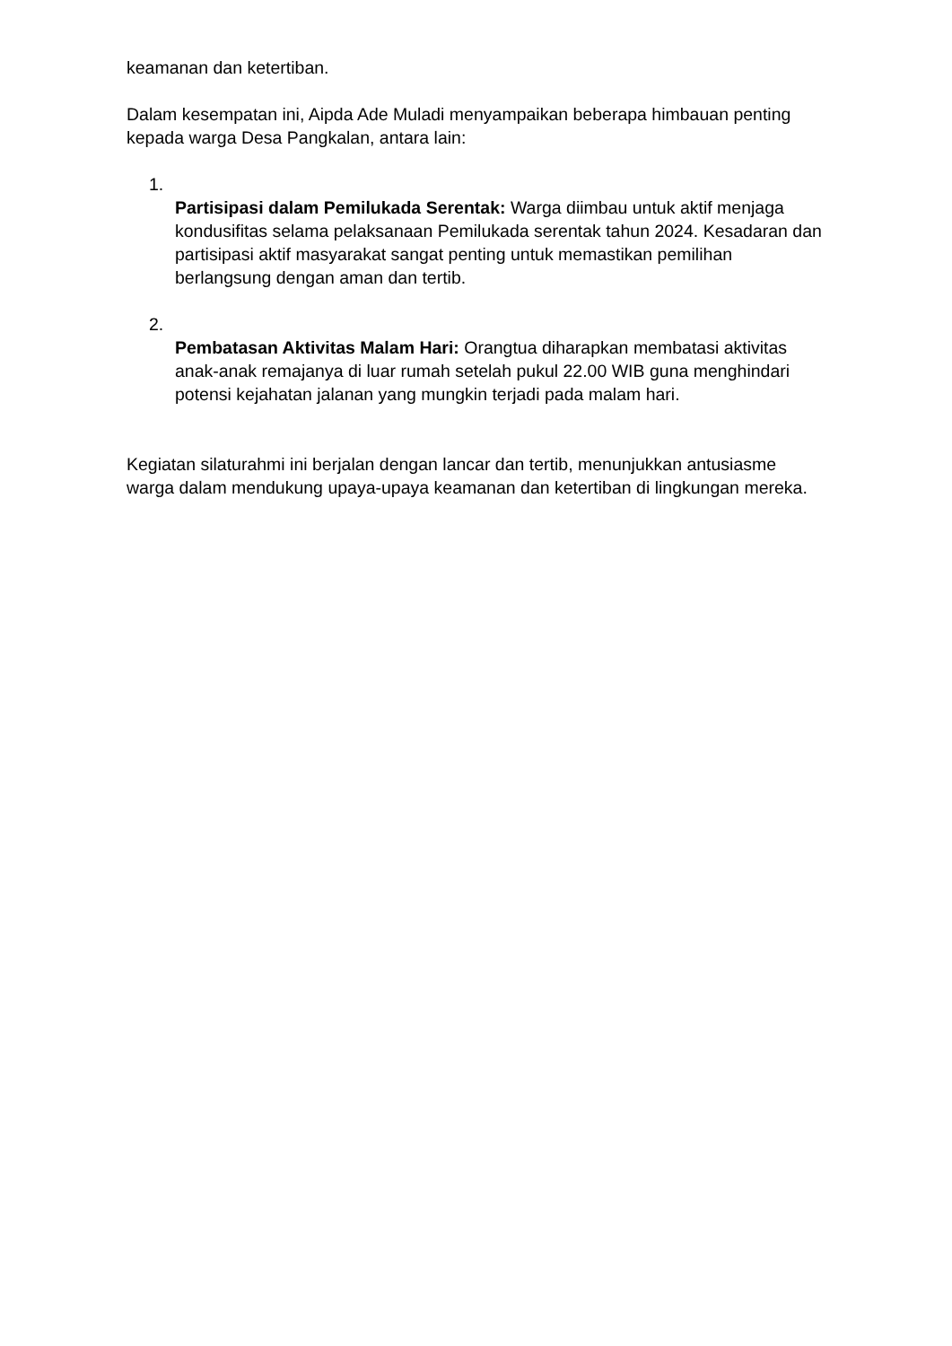keamanan dan ketertiban.
Dalam kesempatan ini, Aipda Ade Muladi menyampaikan beberapa himbauan penting kepada warga Desa Pangkalan, antara lain:
1.
Partisipasi dalam Pemilukada Serentak: Warga diimbau untuk aktif menjaga kondusifitas selama pelaksanaan Pemilukada serentak tahun 2024. Kesadaran dan partisipasi aktif masyarakat sangat penting untuk memastikan pemilihan berlangsung dengan aman dan tertib.
2.
Pembatasan Aktivitas Malam Hari: Orangtua diharapkan membatasi aktivitas anak-anak remajanya di luar rumah setelah pukul 22.00 WIB guna menghindari potensi kejahatan jalanan yang mungkin terjadi pada malam hari.
Kegiatan silaturahmi ini berjalan dengan lancar dan tertib, menunjukkan antusiasme warga dalam mendukung upaya-upaya keamanan dan ketertiban di lingkungan mereka.